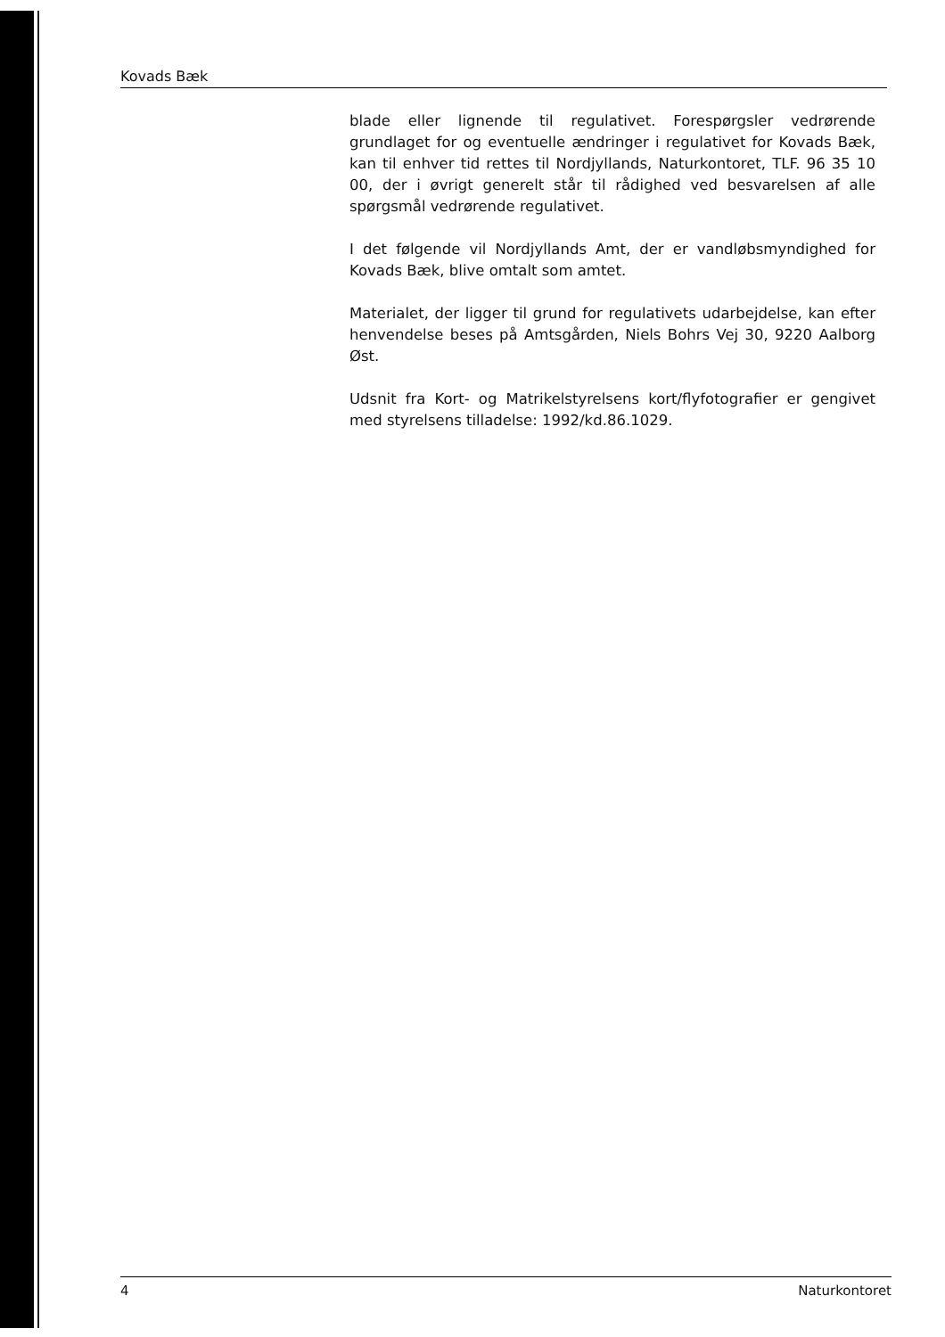Kovads Bæk
blade eller lignende til regulativet. Forespørgsler vedrørende grundlaget for og eventuelle ændringer i regulativet for Kovads Bæk, kan til enhver tid rettes til Nordjyllands, Naturkontoret, TLF. 96 35 10 00, der i øvrigt generelt står til rådighed ved besvarelsen af alle spørgsmål vedrørende regulativet.
I det følgende vil Nordjyllands Amt, der er vandløbsmyndighed for Kovads Bæk, blive omtalt som amtet.
Materialet, der ligger til grund for regulativets udarbejdelse, kan efter henvendelse beses på Amtsgården, Niels Bohrs Vej 30, 9220 Aalborg Øst.
Udsnit fra Kort- og Matrikelstyrelsens kort/flyfotografier er gengivet med styrelsens tilladelse: 1992/kd.86.1029.
4 Naturkontoret